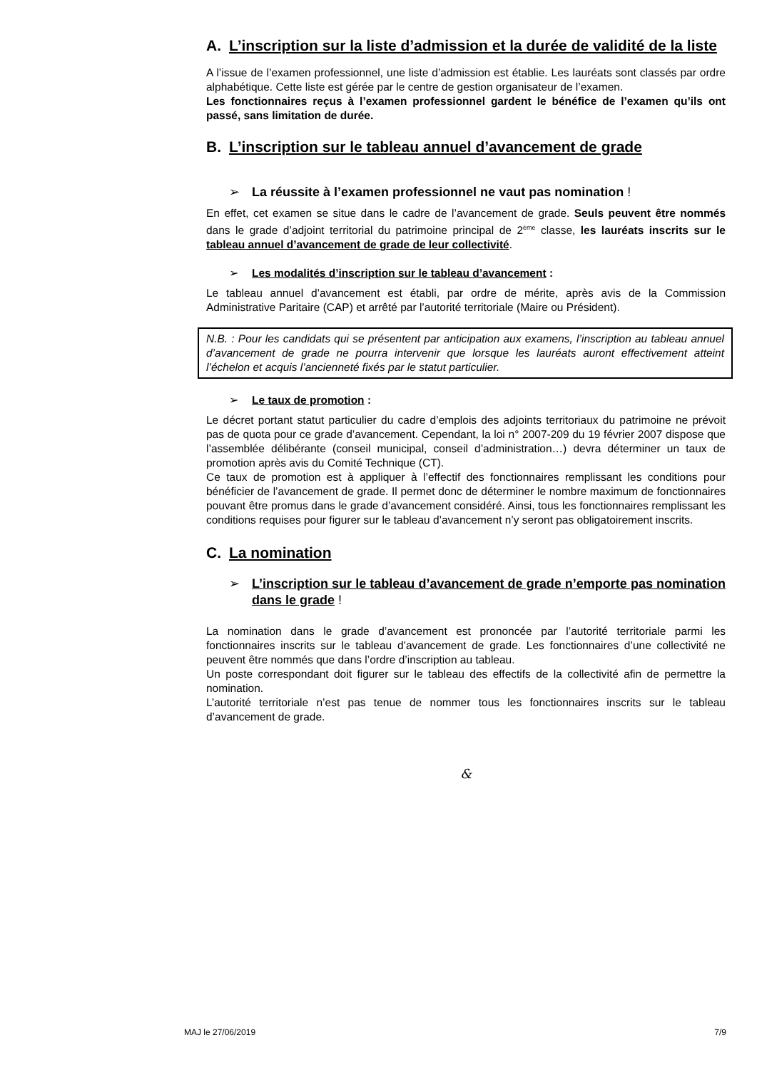A. L’inscription sur la liste d’admission et la durée de validité de la liste
A l’issue de l’examen professionnel, une liste d’admission est établie. Les lauréats sont classés par ordre alphabétique. Cette liste est gérée par le centre de gestion organisateur de l’examen.
Les fonctionnaires reçus à l’examen professionnel gardent le bénéfice de l’examen qu’ils ont passé, sans limitation de durée.
B. L’inscription sur le tableau annuel d’avancement de grade
➢ La réussite à l’examen professionnel ne vaut pas nomination !
En effet, cet examen se situe dans le cadre de l’avancement de grade. Seuls peuvent être nommés dans le grade d’adjoint territorial du patrimoine principal de 2<sup>ème</sup> classe, les lauréats inscrits sur le tableau annuel d’avancement de grade de leur collectivité.
➢ Les modalités d’inscription sur le tableau d’avancement :
Le tableau annuel d’avancement est établi, par ordre de mérite, après avis de la Commission Administrative Paritaire (CAP) et arrêté par l’autorité territoriale (Maire ou Président).
N.B. : Pour les candidats qui se présentent par anticipation aux examens, l’inscription au tableau annuel d’avancement de grade ne pourra intervenir que lorsque les lauréats auront effectivement atteint l’échelon et acquis l’ancienneté fixés par le statut particulier.
➢ Le taux de promotion :
Le décret portant statut particulier du cadre d’emplois des adjoints territoriaux du patrimoine ne prévoit pas de quota pour ce grade d’avancement. Cependant, la loi n° 2007-209 du 19 février 2007 dispose que l’assemblée délibérante (conseil municipal, conseil d’administration…) devra déterminer un taux de promotion après avis du Comité Technique (CT).
Ce taux de promotion est à appliquer à l’effectif des fonctionnaires remplissant les conditions pour bénéficier de l’avancement de grade. Il permet donc de déterminer le nombre maximum de fonctionnaires pouvant être promus dans le grade d’avancement considéré. Ainsi, tous les fonctionnaires remplissant les conditions requises pour figurer sur le tableau d’avancement n’y seront pas obligatoirement inscrits.
C. La nomination
➢ L’inscription sur le tableau d’avancement de grade n’emporte pas nomination dans le grade !
La nomination dans le grade d’avancement est prononcée par l’autorité territoriale parmi les fonctionnaires inscrits sur le tableau d’avancement de grade. Les fonctionnaires d’une collectivité ne peuvent être nommés que dans l’ordre d’inscription au tableau.
Un poste correspondant doit figurer sur le tableau des effectifs de la collectivité afin de permettre la nomination.
L’autorité territoriale n’est pas tenue de nommer tous les fonctionnaires inscrits sur le tableau d’avancement de grade.
&
MAJ le 27/06/2019 7/9